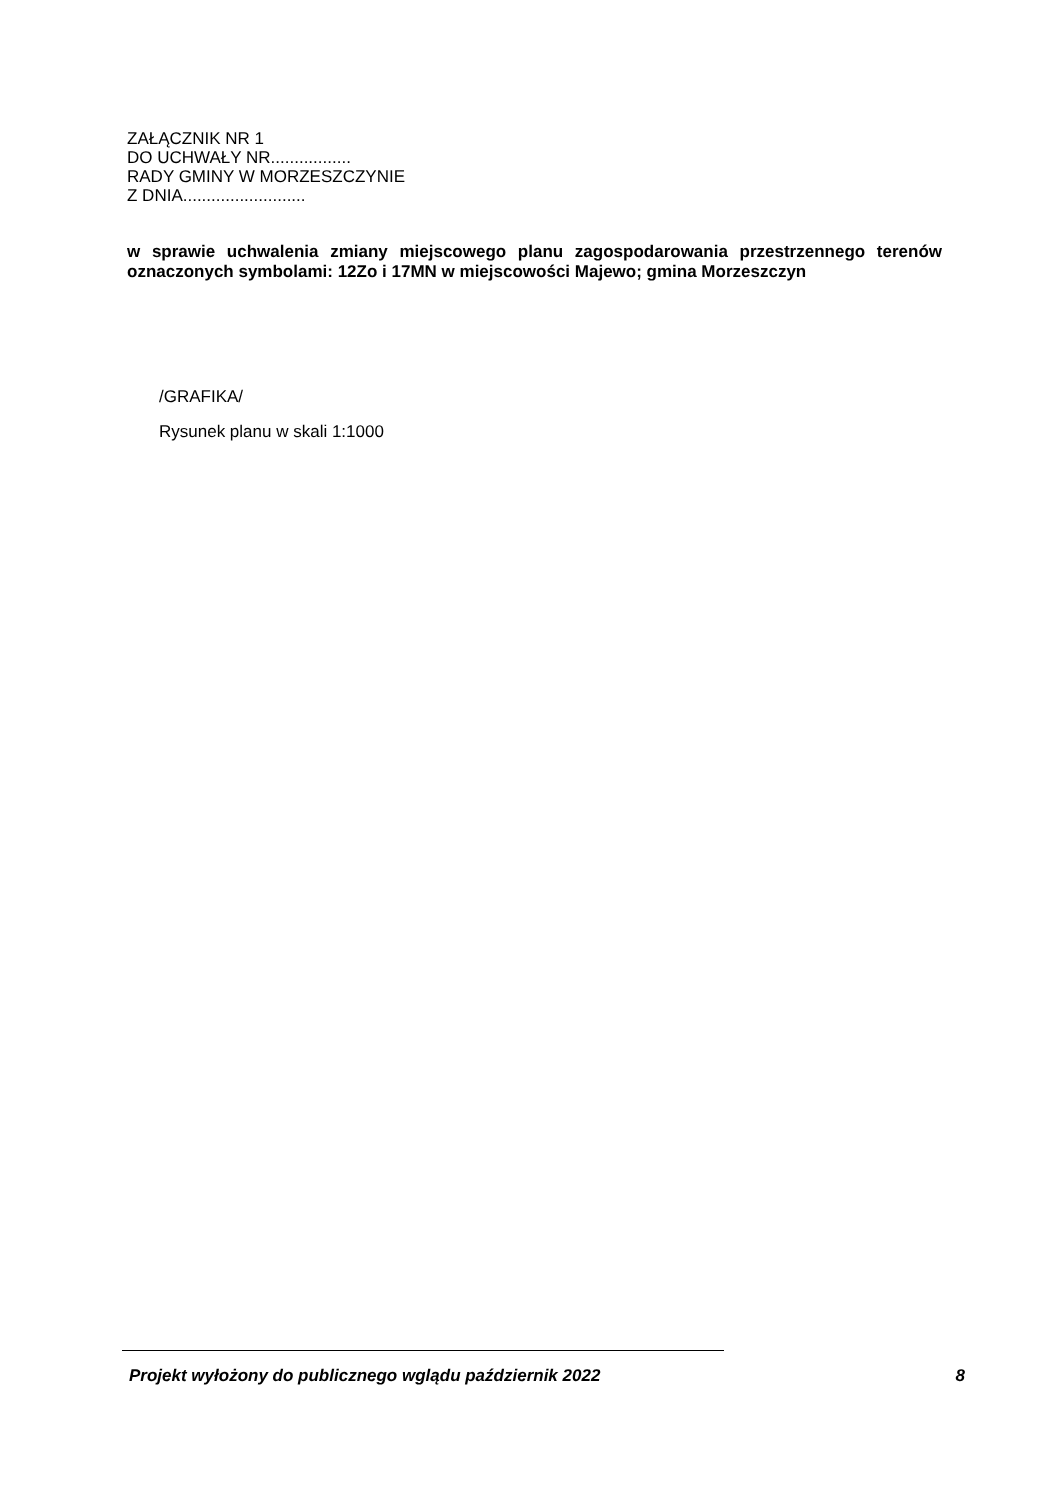ZAŁĄCZNIK NR 1
DO UCHWAŁY NR.................
RADY GMINY W MORZESZCZYNIE
Z DNIA..........................
w sprawie uchwalenia zmiany miejscowego planu zagospodarowania przestrzennego terenów oznaczonych symbolami: 12Zo i 17MN w miejscowości Majewo; gmina Morzeszczyn
/GRAFIKA/
Rysunek planu w skali 1:1000
Projekt wyłożony do publicznego wglądu październik 2022 8